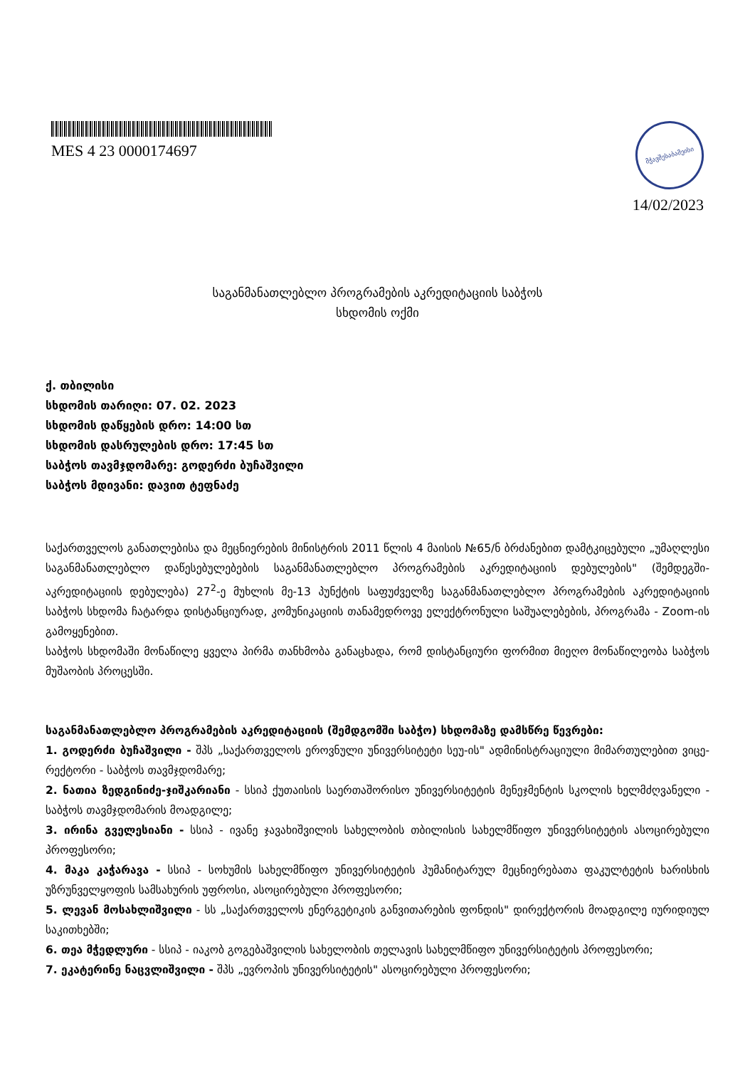MES 4 23 0000174697
მჭავშესაბამეისი
14/02/2023
საგანმანათლებლო პროგრამების აკრედიტაციის საბჭოს
სხდომის ოქმი
ქ. თბილისი
სხდომის თარიღი: 07. 02. 2023
სხდომის დაწყების დრო: 14:00 სთ
სხდომის დასრულების დრო: 17:45 სთ
საბჭოს თავმჯდომარე: გოდერძი ბუჩაშვილი
საბჭოს მდივანი: დავით ტეფნაძე
საქართველოს განათლებისა და მეცნიერების მინისტრის 2011 წლის 4 მაისის №65/ნ ბრძანებით დამტკიცებული „უმაღლესი საგანმანათლებლო დაწესებულებების საგანმანათლებლო პროგრამების აკრედიტაციის დებულების" (შემდეგში-აკრედიტაციის დებულება) 27<sup>2</sup>-ე მუხლის მე-13 პუნქტის საფუძველზე საგანმანათლებლო პროგრამების აკრედიტაციის საბჭოს სხდომა ჩატარდა დისტანციურად, კომუნიკაციის თანამედროვე ელექტრონული საშუალებების, პროგრამა - Zoom-ის გამოყენებით.
საბჭოს სხდომაში მონაწილე ყველა პირმა თანხმობა განაცხადა, რომ დისტანციური ფორმით მიეღო მონაწილეობა საბჭოს მუშაობის პროცესში.
საგანმანათლებლო პროგრამების აკრედიტაციის (შემდგომში საბჭო) სხდომაზე დამსწრე წევრები:
1. გოდერძი ბუჩაშვილი - შპს „საქართველოს ეროვნული უნივერსიტეტი სეუ-ის" ადმინისტრაციული მიმართულებით ვიცე-რექტორი - საბჭოს თავმჯდომარე;
2. ნათია ზედგინიძე-ჯიშკარიანი - სსიპ ქუთაისის საერთაშორისო უნივერსიტეტის მენეჯმენტის სკოლის ხელმძღვანელი - საბჭოს თავმჯდომარის მოადგილე;
3. ირინა გველესიანი - სსიპ - ივანე ჯავახიშვილის სახელობის თბილისის სახელმწიფო უნივერსიტეტის ასოცირებული პროფესორი;
4. მაკა კაჭარავა - სსიპ - სოხუმის სახელმწიფო უნივერსიტეტის ჰუმანიტარულ მეცნიერებათა ფაკულტეტის ხარისხის უზრუნველყოფის სამსახურის უფროსი, ასოცირებული პროფესორი;
5. ლევან მოსახლიშვილი - სს „საქართველოს ენერგეტიკის განვითარების ფონდის" დირექტორის მოადგილე იურიდიულ საკითხებში;
6. თეა მჭედლური - სსიპ - იაკობ გოგებაშვილის სახელობის თელავის სახელმწიფო უნივერსიტეტის პროფესორი;
7. ეკატერინე ნაცვლიშვილი - შპს „ევროპის უნივერსიტეტის" ასოცირებული პროფესორი;